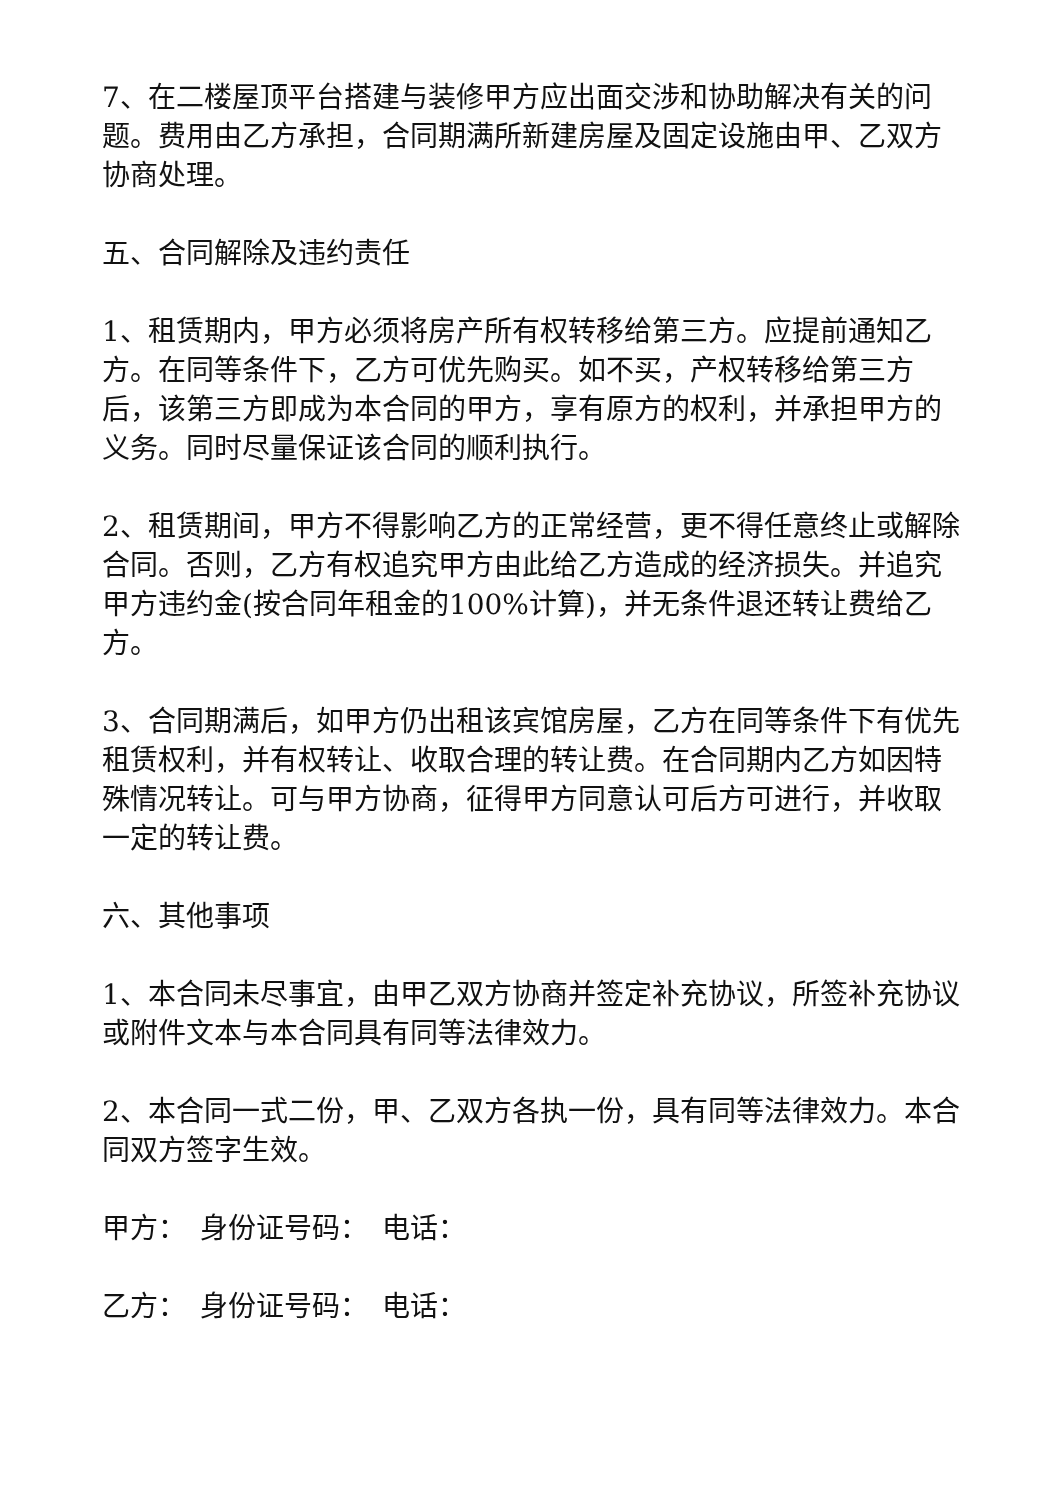7、在二楼屋顶平台搭建与装修甲方应出面交涉和协助解决有关的问题。费用由乙方承担，合同期满所新建房屋及固定设施由甲、乙双方协商处理。
五、合同解除及违约责任
1、租赁期内，甲方必须将房产所有权转移给第三方。应提前通知乙方。在同等条件下，乙方可优先购买。如不买，产权转移给第三方后，该第三方即成为本合同的甲方，享有原方的权利，并承担甲方的义务。同时尽量保证该合同的顺利执行。
2、租赁期间，甲方不得影响乙方的正常经营，更不得任意终止或解除合同。否则，乙方有权追究甲方由此给乙方造成的经济损失。并追究甲方违约金(按合同年租金的100%计算)，并无条件退还转让费给乙方。
3、合同期满后，如甲方仍出租该宾馆房屋，乙方在同等条件下有优先租赁权利，并有权转让、收取合理的转让费。在合同期内乙方如因特殊情况转让。可与甲方协商，征得甲方同意认可后方可进行，并收取一定的转让费。
六、其他事项
1、本合同未尽事宜，由甲乙双方协商并签定补充协议，所签补充协议或附件文本与本合同具有同等法律效力。
2、本合同一式二份，甲、乙双方各执一份，具有同等法律效力。本合同双方签字生效。
甲方：　身份证号码：　电话：
乙方：　身份证号码：　电话：